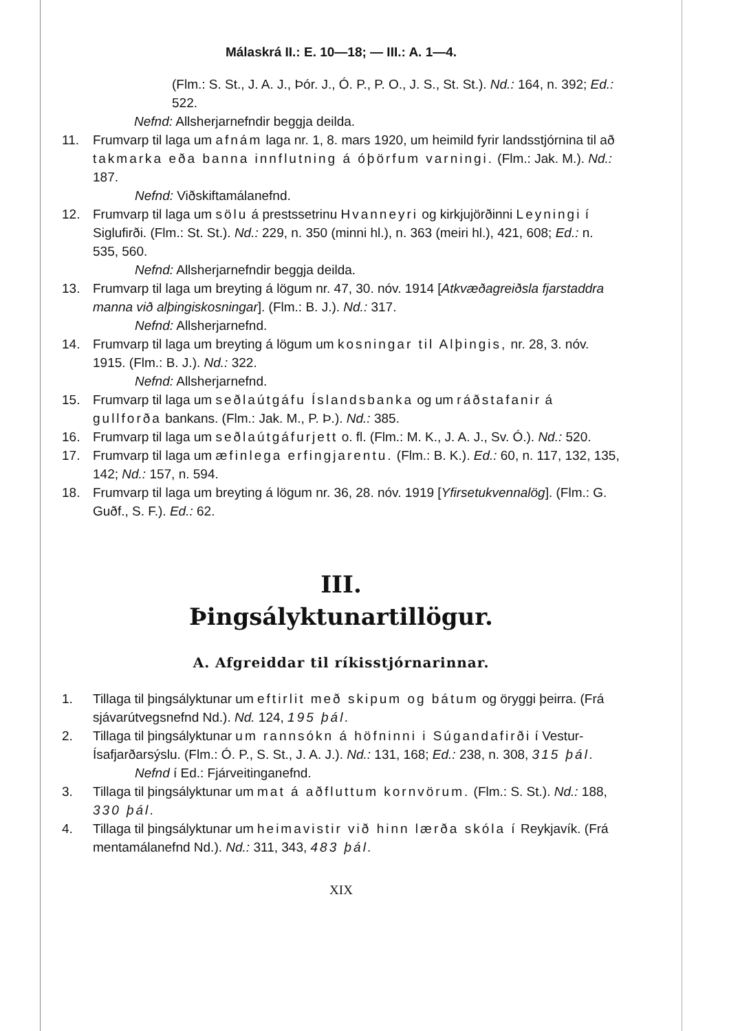Málaskrá II.: E. 10—18; — III.: A. 1—4.
(Flm.: S. St., J. A. J., Þór. J., Ó. P., P. O., J. S., St. St.). Nd.: 164, n. 392; Ed.: 522.
Nefnd: Allsherjarnefndir beggja deilda.
11. Frumvarp til laga um afnám laga nr. 1, 8. mars 1920, um heimild fyrir landsstjórnina til að takmarka eða banna innflutning á óþörfum varningi. (Flm.: Jak. M.). Nd.: 187.
Nefnd: Viðskiftamálanefnd.
12. Frumvarp til laga um sölu á prestssetrinu Hvanneyri og kirkjujörðinni Leyningi í Siglufirði. (Flm.: St. St.). Nd.: 229, n. 350 (minni hl.), n. 363 (meiri hl.), 421, 608; Ed.: n. 535, 560.
Nefnd: Allsherjarnefndir beggja deilda.
13. Frumvarp til laga um breyting á lögum nr. 47, 30. nóv. 1914 [Atkvæðagreiðsla fjarstaddra manna við alþingiskosningar]. (Flm.: B. J.). Nd.: 317.
Nefnd: Allsherjarnefnd.
14. Frumvarp til laga um breyting á lögum um kosningar til Alþingis, nr. 28, 3. nóv. 1915. (Flm.: B. J.). Nd.: 322.
Nefnd: Allsherjarnefnd.
15. Frumvarp til laga um seðlaútgáfu Íslandsbanka og um ráðstafanir á gullforða bankans. (Flm.: Jak. M., P. Þ.). Nd.: 385.
16. Frumvarp til laga um seðlaútgáfurjett o. fl. (Flm.: M. K., J. A. J., Sv. Ó.). Nd.: 520.
17. Frumvarp til laga um æfinlega erfingjarentu. (Flm.: B. K.). Ed.: 60, n. 117, 132, 135, 142; Nd.: 157, n. 594.
18. Frumvarp til laga um breyting á lögum nr. 36, 28. nóv. 1919 [Yfirsetukvennalög]. (Flm.: G. Guðf., S. F.). Ed.: 62.
III.
Þingsályktunartillögur.
A. Afgreiddar til ríkisstjórnarinnar.
1. Tillaga til þingsályktunar um eftirlit með skipum og bátum og öryggi þeirra. (Frá sjávarútvegsnefnd Nd.). Nd. 124, 195 þál.
2. Tillaga til þingsályktunar um rannsókn á höfninni i Súgandafirði í Vestur-Ísafjarðarsýslu. (Flm.: Ó. P., S. St., J. A. J.). Nd.: 131, 168; Ed.: 238, n. 308, 315 þál.
Nefnd í Ed.: Fjárveitinganefnd.
3. Tillaga til þingsályktunar um mat á aðfluttum kornvörum. (Flm.: S. St.). Nd.: 188, 330 þál.
4. Tillaga til þingsályktunar um heimavistir við hinn lærða skóla í Reykjavík. (Frá mentamálanefnd Nd.). Nd.: 311, 343, 483 þál.
XIX